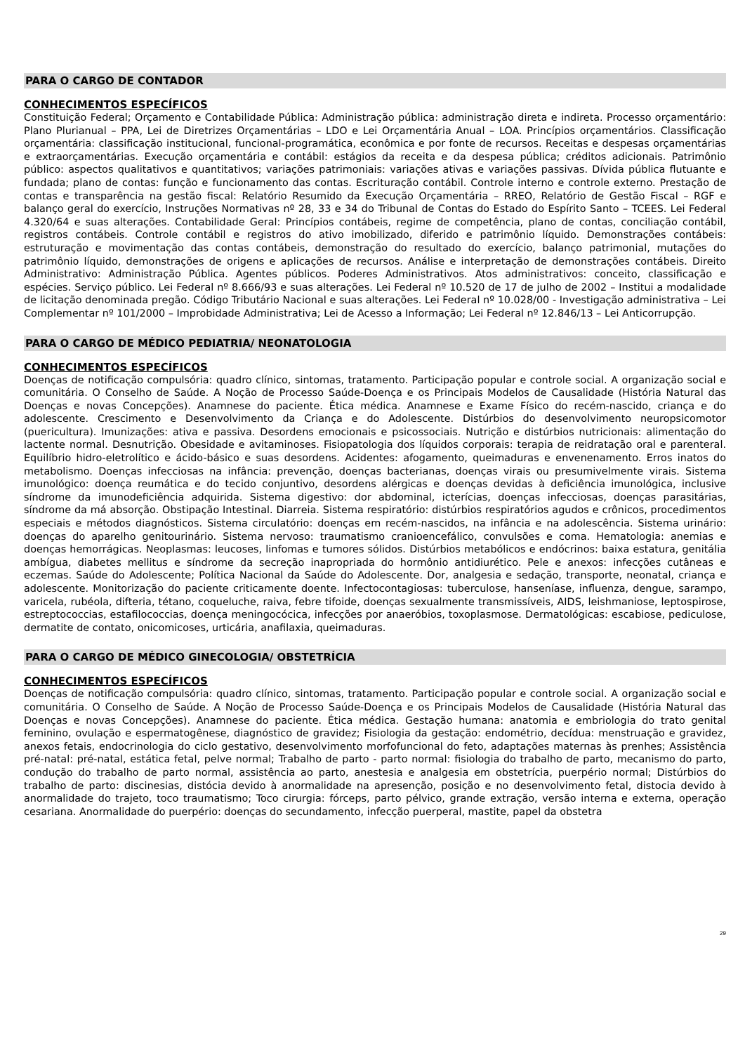PARA O CARGO DE CONTADOR
CONHECIMENTOS ESPECÍFICOS
Constituição Federal; Orçamento e Contabilidade Pública: Administração pública: administração direta e indireta. Processo orçamentário: Plano Plurianual – PPA, Lei de Diretrizes Orçamentárias – LDO e Lei Orçamentária Anual – LOA. Princípios orçamentários. Classificação orçamentária: classificação institucional, funcional-programática, econômica e por fonte de recursos. Receitas e despesas orçamentárias e extraorçamentárias. Execução orçamentária e contábil: estágios da receita e da despesa pública; créditos adicionais. Patrimônio público: aspectos qualitativos e quantitativos; variações patrimoniais: variações ativas e variações passivas. Dívida pública flutuante e fundada; plano de contas: função e funcionamento das contas. Escrituração contábil. Controle interno e controle externo. Prestação de contas e transparência na gestão fiscal: Relatório Resumido da Execução Orçamentária – RREO, Relatório de Gestão Fiscal – RGF e balanço geral do exercício, Instruções Normativas nº 28, 33 e 34 do Tribunal de Contas do Estado do Espírito Santo – TCEES. Lei Federal 4.320/64 e suas alterações. Contabilidade Geral: Princípios contábeis, regime de competência, plano de contas, conciliação contábil, registros contábeis. Controle contábil e registros do ativo imobilizado, diferido e patrimônio líquido. Demonstrações contábeis: estruturação e movimentação das contas contábeis, demonstração do resultado do exercício, balanço patrimonial, mutações do patrimônio líquido, demonstrações de origens e aplicações de recursos. Análise e interpretação de demonstrações contábeis. Direito Administrativo: Administração Pública. Agentes públicos. Poderes Administrativos. Atos administrativos: conceito, classificação e espécies. Serviço público. Lei Federal nº 8.666/93 e suas alterações. Lei Federal nº 10.520 de 17 de julho de 2002 – Institui a modalidade de licitação denominada pregão. Código Tributário Nacional e suas alterações. Lei Federal nº 10.028/00 - Investigação administrativa – Lei Complementar nº 101/2000 – Improbidade Administrativa; Lei de Acesso a Informação; Lei Federal nº 12.846/13 – Lei Anticorrupção.
PARA O CARGO DE MÉDICO PEDIATRIA/ NEONATOLOGIA
CONHECIMENTOS ESPECÍFICOS
Doenças de notificação compulsória: quadro clínico, sintomas, tratamento. Participação popular e controle social. A organização social e comunitária. O Conselho de Saúde. A Noção de Processo Saúde-Doença e os Principais Modelos de Causalidade (História Natural das Doenças e novas Concepções). Anamnese do paciente. Ética médica. Anamnese e Exame Físico do recém-nascido, criança e do adolescente. Crescimento e Desenvolvimento da Criança e do Adolescente. Distúrbios do desenvolvimento neuropsicomotor (puericultura). Imunizações: ativa e passiva. Desordens emocionais e psicossociais. Nutrição e distúrbios nutricionais: alimentação do lactente normal. Desnutrição. Obesidade e avitaminoses. Fisiopatologia dos líquidos corporais: terapia de reidratação oral e parenteral. Equilíbrio hidro-eletrolítico e ácido-básico e suas desordens. Acidentes: afogamento, queimaduras e envenenamento. Erros inatos do metabolismo. Doenças infecciosas na infância: prevenção, doenças bacterianas, doenças virais ou presumivelmente virais. Sistema imunológico: doença reumática e do tecido conjuntivo, desordens alérgicas e doenças devidas à deficiência imunológica, inclusive síndrome da imunodeficiência adquirida. Sistema digestivo: dor abdominal, icterícias, doenças infecciosas, doenças parasitárias, síndrome da má absorção. Obstipação Intestinal. Diarreia. Sistema respiratório: distúrbios respiratórios agudos e crônicos, procedimentos especiais e métodos diagnósticos. Sistema circulatório: doenças em recém-nascidos, na infância e na adolescência. Sistema urinário: doenças do aparelho genitourinário. Sistema nervoso: traumatismo cranioencefálico, convulsões e coma. Hematologia: anemias e doenças hemorrágicas. Neoplasmas: leucoses, linfomas e tumores sólidos. Distúrbios metabólicos e endócrinos: baixa estatura, genitália ambígua, diabetes mellitus e síndrome da secreção inapropriada do hormônio antidiurético. Pele e anexos: infecções cutâneas e eczemas. Saúde do Adolescente; Política Nacional da Saúde do Adolescente. Dor, analgesia e sedação, transporte, neonatal, criança e adolescente. Monitorização do paciente criticamente doente. Infectocontagiosas: tuberculose, hanseníase, influenza, dengue, sarampo, varicela, rubéola, difteria, tétano, coqueluche, raiva, febre tifoide, doenças sexualmente transmissíveis, AIDS, leishmaniose, leptospirose, estreptococcias, estafilococcias, doença meningocócica, infecções por anaeróbios, toxoplasmose. Dermatológicas: escabiose, pediculose, dermatite de contato, onicomicoses, urticária, anafilaxia, queimaduras.
PARA O CARGO DE MÉDICO GINECOLOGIA/ OBSTETRÍCIA
CONHECIMENTOS ESPECÍFICOS
Doenças de notificação compulsória: quadro clínico, sintomas, tratamento. Participação popular e controle social. A organização social e comunitária. O Conselho de Saúde. A Noção de Processo Saúde-Doença e os Principais Modelos de Causalidade (História Natural das Doenças e novas Concepções). Anamnese do paciente. Ética médica. Gestação humana: anatomia e embriologia do trato genital feminino, ovulação e espermatogênese, diagnóstico de gravidez; Fisiologia da gestação: endométrio, decídua: menstruação e gravidez, anexos fetais, endocrinologia do ciclo gestativo, desenvolvimento morfofuncional do feto, adaptações maternas às prenhes; Assistência pré-natal: pré-natal, estática fetal, pelve normal; Trabalho de parto - parto normal: fisiologia do trabalho de parto, mecanismo do parto, condução do trabalho de parto normal, assistência ao parto, anestesia e analgesia em obstetrícia, puerpério normal; Distúrbios do trabalho de parto: discinesias, distócia devido à anormalidade na apresenção, posição e no desenvolvimento fetal, distocia devido à anormalidade do trajeto, toco traumatismo; Toco cirurgia: fórceps, parto pélvico, grande extração, versão interna e externa, operação cesariana. Anormalidade do puerpério: doenças do secundamento, infecção puerperal, mastite, papel da obstetra
29